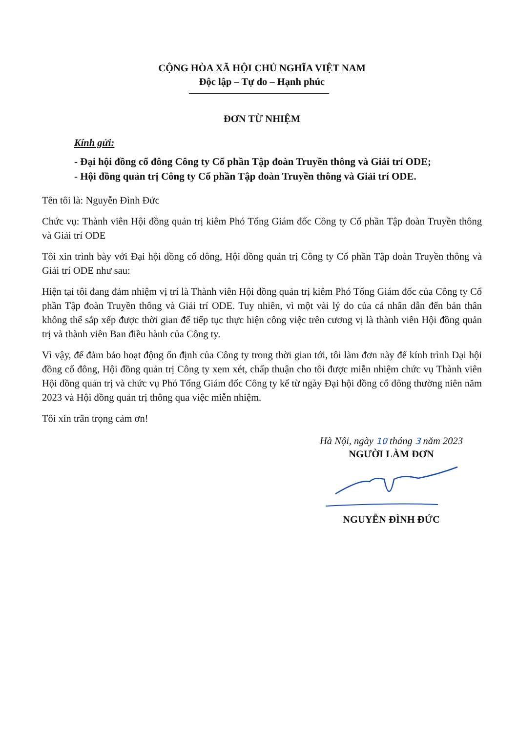CỘNG HÒA XÃ HỘI CHỦ NGHĨA VIỆT NAM
Độc lập – Tự do – Hạnh phúc
ĐƠN TỪ NHIỆM
Kính gửi:
- Đại hội đồng cổ đông Công ty Cổ phần Tập đoàn Truyền thông và Giải trí ODE;
- Hội đồng quản trị Công ty Cổ phần Tập đoàn Truyền thông và Giải trí ODE.
Tên tôi là: Nguyễn Đình Đức
Chức vụ: Thành viên Hội đồng quản trị kiêm Phó Tổng Giám đốc Công ty Cổ phần Tập đoàn Truyền thông và Giải trí ODE
Tôi xin trình bày với Đại hội đồng cổ đông, Hội đồng quản trị Công ty Cổ phần Tập đoàn Truyền thông và Giải trí ODE như sau:
Hiện tại tôi đang đảm nhiệm vị trí là Thành viên Hội đồng quản trị kiêm Phó Tổng Giám đốc của Công ty Cổ phần Tập đoàn Truyền thông và Giải trí ODE. Tuy nhiên, vì một vài lý do của cá nhân dẫn đến bản thân không thể sắp xếp được thời gian để tiếp tục thực hiện công việc trên cương vị là thành viên Hội đồng quản trị và thành viên Ban điều hành của Công ty.
Vì vậy, để đảm bảo hoạt động ổn định của Công ty trong thời gian tới, tôi làm đơn này để kính trình Đại hội đồng cổ đông, Hội đồng quản trị Công ty xem xét, chấp thuận cho tôi được miễn nhiệm chức vụ Thành viên Hội đồng quản trị và chức vụ Phó Tổng Giám đốc Công ty kể từ ngày Đại hội đồng cổ đông thường niên năm 2023 và Hội đồng quản trị thông qua việc miễn nhiệm.
Tôi xin trân trọng cảm ơn!
Hà Nội, ngày 10 tháng 3 năm 2023
NGƯỜI LÀM ĐƠN
NGUYỄN ĐÌNH ĐỨC